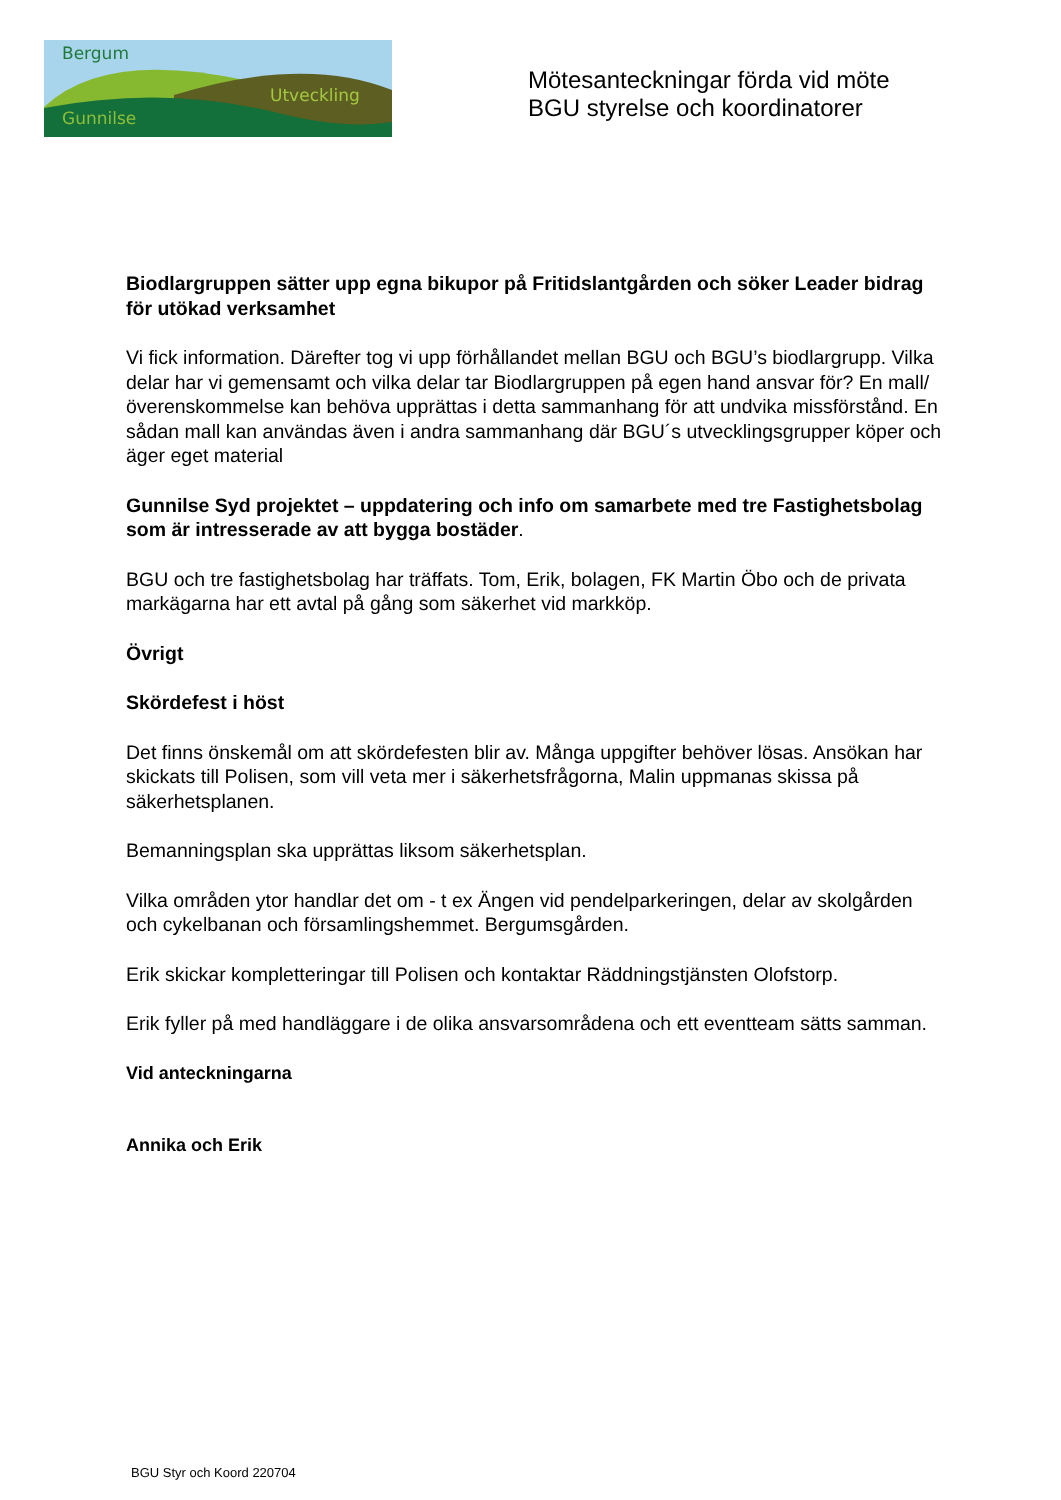Bergum
Utveckling
Gunnilse
Mötesanteckningar förda vid möte
BGU styrelse och koordinatorer
Biodlargruppen sätter upp egna bikupor på Fritidslantgården och söker Leader bidrag för utökad verksamhet
Vi fick information. Därefter tog vi upp förhållandet mellan BGU och BGU’s biodlargrupp. Vilka delar har vi gemensamt och vilka delar tar Biodlargruppen på egen hand ansvar för? En mall/överenskommelse kan behöva upprättas i detta sammanhang för att undvika missförstånd. En sådan mall kan användas även i andra sammanhang där BGU´s utvecklingsgrupper köper och äger eget material
Gunnilse Syd projektet – uppdatering och info om samarbete med tre Fastighetsbolag som är intresserade av att bygga bostäder.
BGU och tre fastighetsbolag har träffats. Tom, Erik, bolagen, FK Martin Öbo och de privata markägarna har ett avtal på gång som säkerhet vid markköp.
Övrigt
Skördefest i höst
Det finns önskemål om att skördefesten blir av. Många uppgifter behöver lösas. Ansökan har skickats till Polisen, som vill veta mer i säkerhetsfrågorna, Malin uppmanas skissa på säkerhetsplanen.
Bemanningsplan ska upprättas liksom säkerhetsplan.
Vilka områden ytor handlar det om - t ex Ängen vid pendelparkeringen, delar av skolgården och cykelbanan och församlingshemmet. Bergumsgården.
Erik skickar kompletteringar till Polisen och kontaktar Räddningstjänsten Olofstorp.
Erik fyller på med handläggare i de olika ansvarsområdena och ett eventteam sätts samman.
Vid anteckningarna
Annika och Erik
BGU Styr och Koord 220704